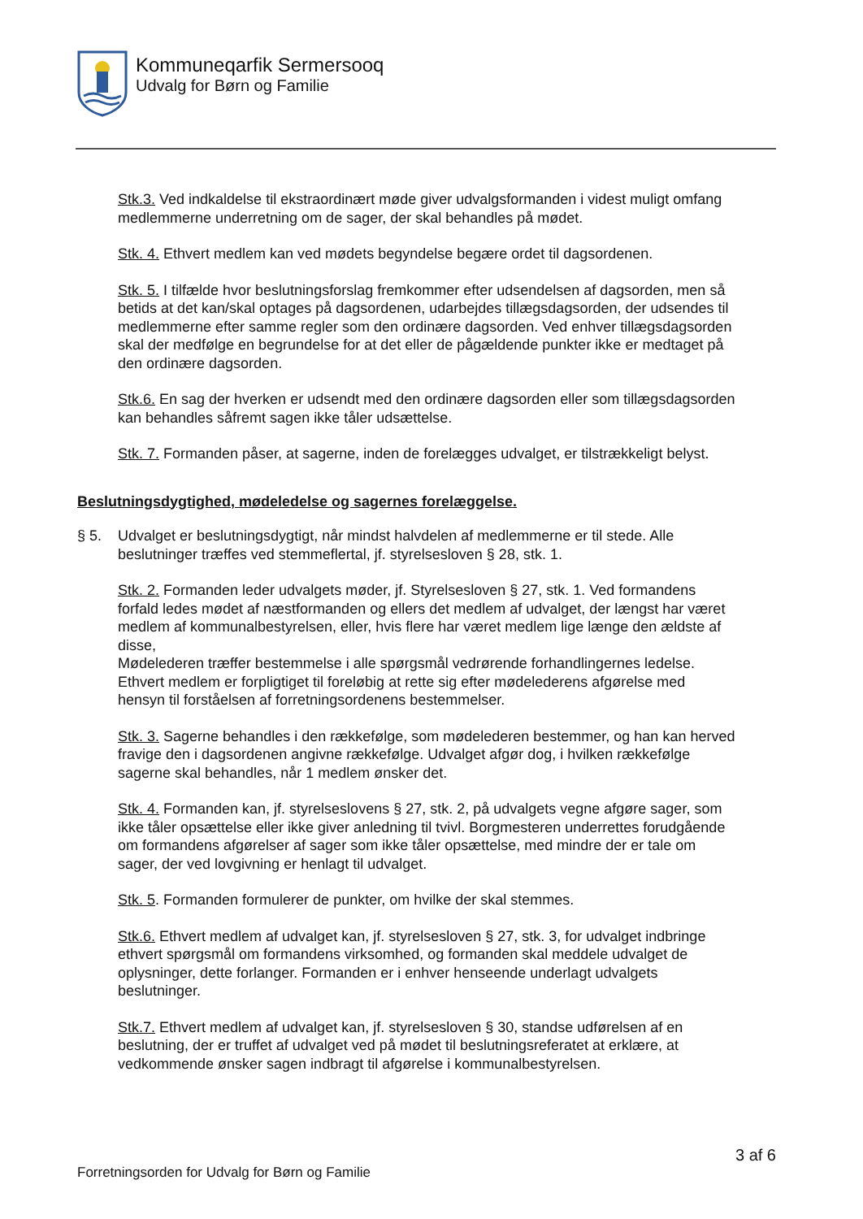Kommuneqarfik Sermersooq
Udvalg for Børn og Familie
Stk.3. Ved indkaldelse til ekstraordinært møde giver udvalgsformanden i videst muligt omfang medlemmerne underretning om de sager, der skal behandles på mødet.
Stk. 4. Ethvert medlem kan ved mødets begyndelse begære ordet til dagsordenen.
Stk. 5. I tilfælde hvor beslutningsforslag fremkommer efter udsendelsen af dagsorden, men så betids at det kan/skal optages på dagsordenen, udarbejdes tillægsdagsorden, der udsendes til medlemmerne efter samme regler som den ordinære dagsorden. Ved enhver tillægsdagsorden skal der medfølge en begrundelse for at det eller de pågældende punkter ikke er medtaget på den ordinære dagsorden.
Stk.6. En sag der hverken er udsendt med den ordinære dagsorden eller som tillægsdagsorden kan behandles såfremt sagen ikke tåler udsættelse.
Stk. 7. Formanden påser, at sagerne, inden de forelægges udvalget, er tilstrækkeligt belyst.
Beslutningsdygtighed, mødeledelse og sagernes forelæggelse.
§ 5. Udvalget er beslutningsdygtigt, når mindst halvdelen af medlemmerne er til stede. Alle beslutninger træffes ved stemmeflertal, jf. styrelsesloven § 28, stk. 1.
Stk. 2. Formanden leder udvalgets møder, jf. Styrelsesloven § 27, stk. 1. Ved formandens forfald ledes mødet af næstformanden og ellers det medlem af udvalget, der længst har været medlem af kommunalbestyrelsen, eller, hvis flere har været medlem lige længe den ældste af disse,
Mødelederen træffer bestemmelse i alle spørgsmål vedrørende forhandlingernes ledelse. Ethvert medlem er forpligtiget til foreløbig at rette sig efter mødelederens afgørelse med hensyn til forståelsen af forretningsordenens bestemmelser.
Stk. 3. Sagerne behandles i den rækkefølge, som mødelederen bestemmer, og han kan herved fravige den i dagsordenen angivne rækkefølge. Udvalget afgør dog, i hvilken rækkefølge sagerne skal behandles, når 1 medlem ønsker det.
Stk. 4. Formanden kan, jf. styrelseslovens § 27, stk. 2, på udvalgets vegne afgøre sager, som ikke tåler opsættelse eller ikke giver anledning til tvivl. Borgmesteren underrettes forudgående om formandens afgørelser af sager som ikke tåler opsættelse, med mindre der er tale om sager, der ved lovgivning er henlagt til udvalget.
Stk. 5. Formanden formulerer de punkter, om hvilke der skal stemmes.
Stk.6. Ethvert medlem af udvalget kan, jf. styrelsesloven § 27, stk. 3, for udvalget indbringe ethvert spørgsmål om formandens virksomhed, og formanden skal meddele udvalget de oplysninger, dette forlanger. Formanden er i enhver henseende underlagt udvalgets beslutninger.
Stk.7. Ethvert medlem af udvalget kan, jf. styrelsesloven § 30, standse udførelsen af en beslutning, der er truffet af udvalget ved på mødet til beslutningsreferatet at erklære, at vedkommende ønsker sagen indbragt til afgørelse i kommunalbestyrelsen.
3 af 6
Forretningsorden for Udvalg for Børn og Familie